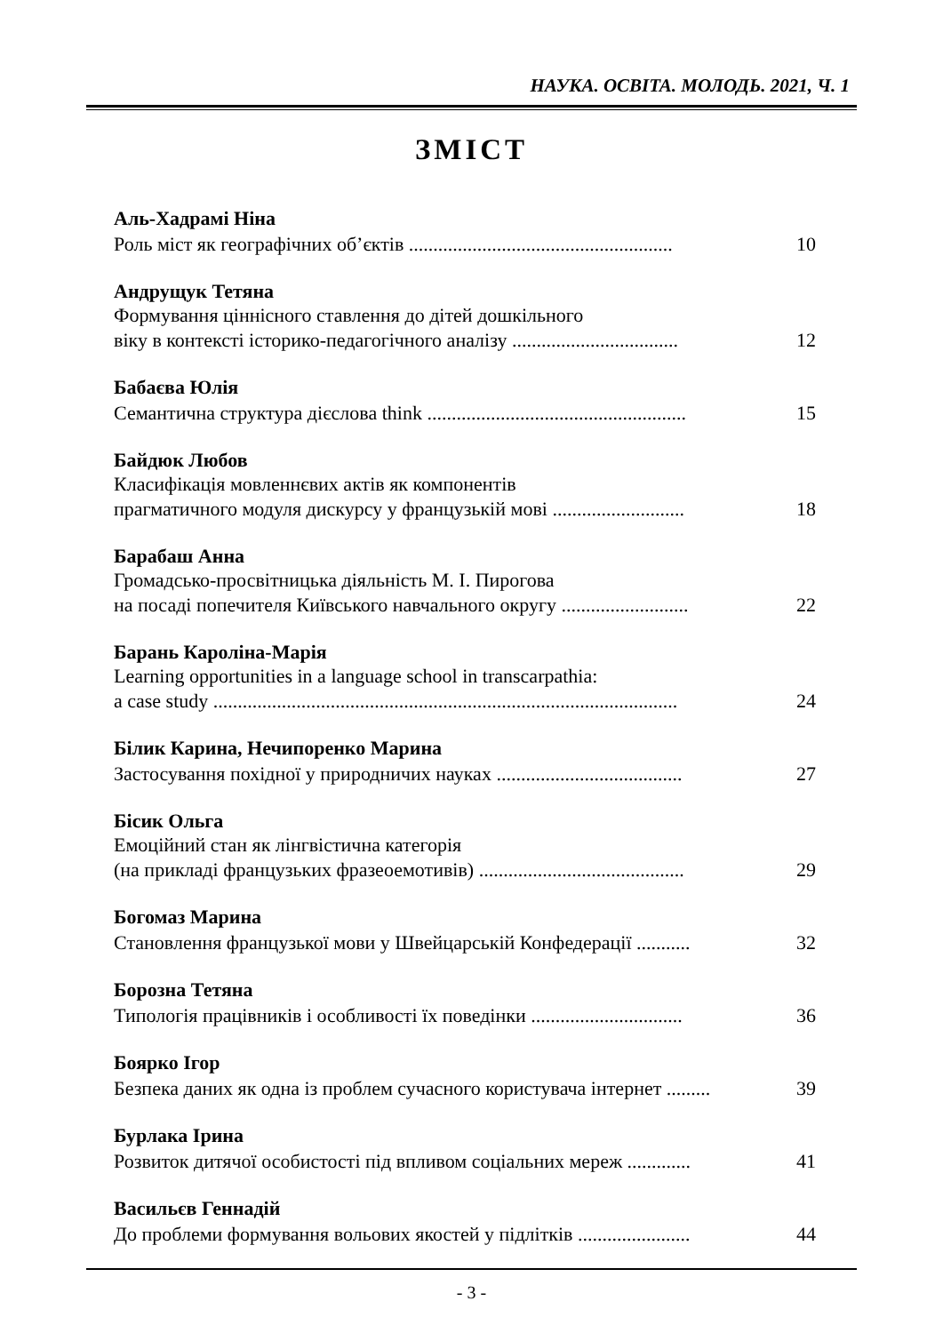НАУКА. ОСВІТА. МОЛОДЬ. 2021, Ч. 1
ЗМІСТ
Аль-Хадрамі Ніна
Роль міст як географічних об’єктів ...................................................... 10
Андрущук Тетяна
Формування ціннісного ставлення до дітей дошкільного
віку в контексті історико-педагогічного аналізу .................................. 12
Бабаєва Юлія
Семантична структура дієслова think ..................................................... 15
Байдюк Любов
Класифікація мовленнєвих актів як компонентів
прагматичного модуля дискурсу у французькій мові ........................... 18
Барабаш Анна
Громадсько-просвітницька діяльність М. І. Пирогова
на посаді попечителя Київського навчального округу .......................... 22
Барань Кароліна-Марія
Learning opportunities in a language school in transcarpathia:
a case study ............................................................................................... 24
Білик Карина, Нечипоренко Марина
Застосування похідної у природничих науках ...................................... 27
Бісик Ольга
Емоційний стан як лінгвістична категорія
(на прикладі французьких фразеоемотивів) .......................................... 29
Богомаз Марина
Становлення французької мови у Швейцарській Конфедерації ........... 32
Борозна Тетяна
Типологія працівників і особливості їх поведінки ............................... 36
Боярко Ігор
Безпека даних як одна із проблем сучасного користувача інтернет ......... 39
Бурлака Ірина
Розвиток дитячої особистості під впливом соціальних мереж ............. 41
Васильєв Геннадій
До проблеми формування вольових якостей у підлітків ....................... 44
- 3 -